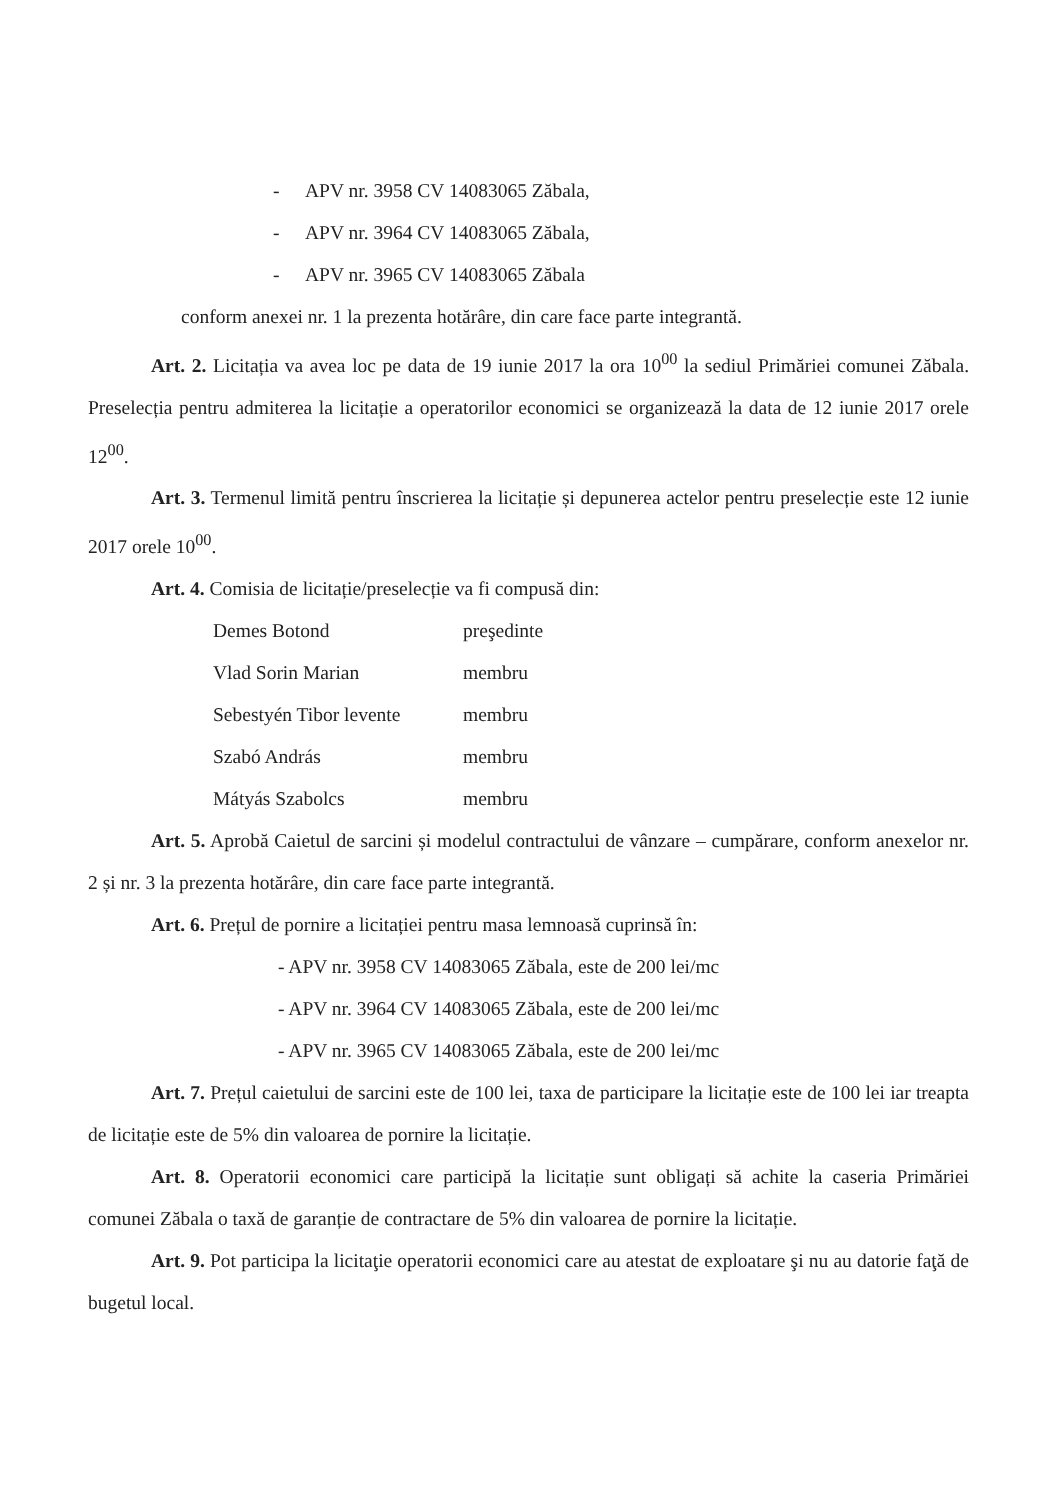- APV nr. 3958 CV 14083065 Zăbala,
- APV nr. 3964 CV 14083065 Zăbala,
- APV nr. 3965 CV 14083065 Zăbala
conform anexei nr. 1 la prezenta hotărâre, din care face parte integrantă.
Art. 2. Licitația va avea loc pe data de 19 iunie 2017 la ora 10<sup>00</sup> la sediul Primăriei comunei Zăbala. Preselecția pentru admiterea la licitație a operatorilor economici se organizează la data de 12 iunie 2017 orele 12<sup>00</sup>.
Art. 3. Termenul limită pentru înscrierea la licitație și depunerea actelor pentru preselecție este 12 iunie 2017 orele 10<sup>00</sup>.
Art. 4. Comisia de licitație/preselecție va fi compusă din:
Demes Botond preşedinte
Vlad Sorin Marian membru
Sebestyén Tibor levente
membru
Szabó András membru
Mátyás Szabolcs membru
Art. 5. Aprobă Caietul de sarcini și modelul contractului de vânzare – cumpărare, conform anexelor nr. 2 și nr. 3 la prezenta hotărâre, din care face parte integrantă.
Art. 6. Prețul de pornire a licitației pentru masa lemnoasă cuprinsă în:
- APV nr. 3958 CV 14083065 Zăbala, este de 200 lei/mc
- APV nr. 3964 CV 14083065 Zăbala, este de 200 lei/mc
- APV nr. 3965 CV 14083065 Zăbala, este de 200 lei/mc
Art. 7. Prețul caietului de sarcini este de 100 lei, taxa de participare la licitație este de 100 lei iar treapta de licitație este de 5% din valoarea de pornire la licitație.
Art. 8. Operatorii economici care participă la licitație sunt obligați să achite la caseria Primăriei comunei Zăbala o taxă de garanție de contractare de 5% din valoarea de pornire la licitație.
Art. 9. Pot participa la licitaţie operatorii economici care au atestat de exploatare şi nu au datorie faţă de bugetul local.